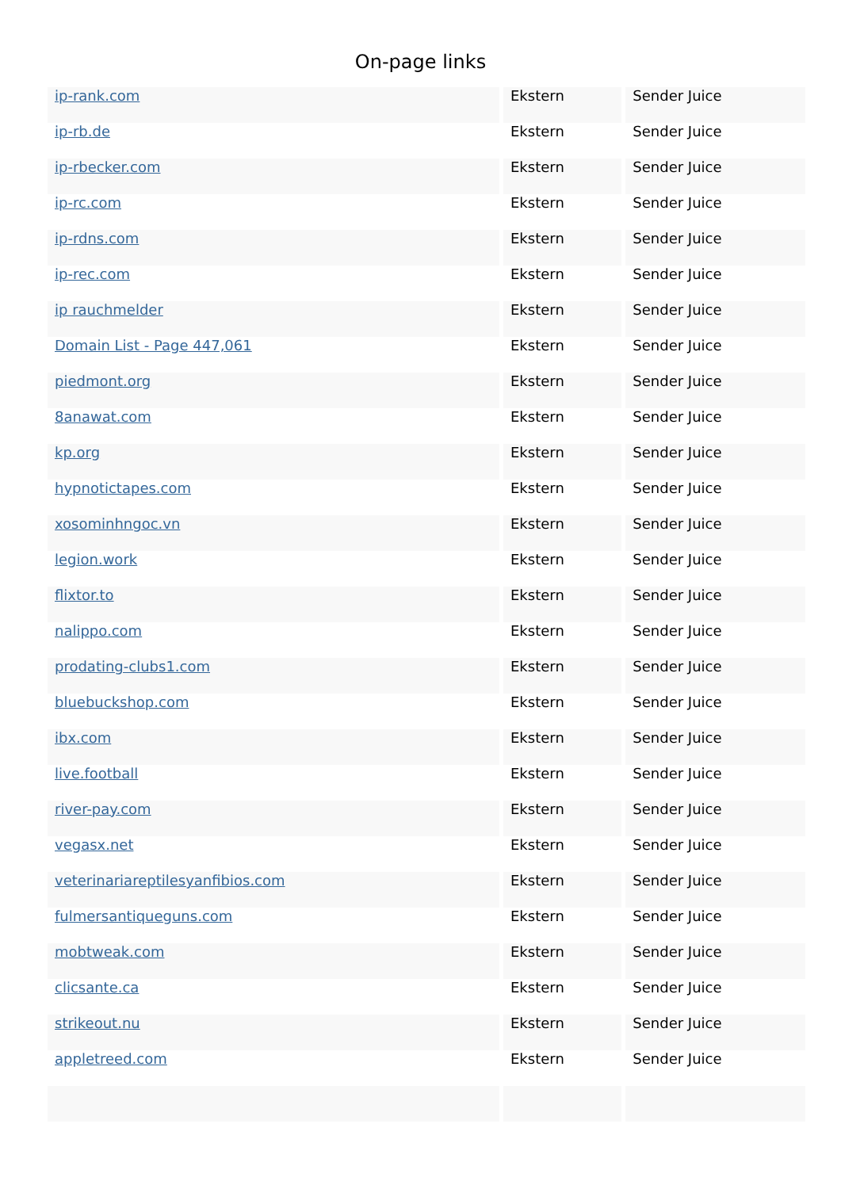On-page links
| ip-rank.com | Ekstern | Sender Juice |
| ip-rb.de | Ekstern | Sender Juice |
| ip-rbecker.com | Ekstern | Sender Juice |
| ip-rc.com | Ekstern | Sender Juice |
| ip-rdns.com | Ekstern | Sender Juice |
| ip-rec.com | Ekstern | Sender Juice |
| ip rauchmelder | Ekstern | Sender Juice |
| Domain List - Page 447,061 | Ekstern | Sender Juice |
| piedmont.org | Ekstern | Sender Juice |
| 8anawat.com | Ekstern | Sender Juice |
| kp.org | Ekstern | Sender Juice |
| hypnotictapes.com | Ekstern | Sender Juice |
| xosominhngoc.vn | Ekstern | Sender Juice |
| legion.work | Ekstern | Sender Juice |
| flixtor.to | Ekstern | Sender Juice |
| nalippo.com | Ekstern | Sender Juice |
| prodating-clubs1.com | Ekstern | Sender Juice |
| bluebuckshop.com | Ekstern | Sender Juice |
| ibx.com | Ekstern | Sender Juice |
| live.football | Ekstern | Sender Juice |
| river-pay.com | Ekstern | Sender Juice |
| vegasx.net | Ekstern | Sender Juice |
| veterinariareptilesyanfibios.com | Ekstern | Sender Juice |
| fulmersantiqueguns.com | Ekstern | Sender Juice |
| mobtweak.com | Ekstern | Sender Juice |
| clicsante.ca | Ekstern | Sender Juice |
| strikeout.nu | Ekstern | Sender Juice |
| appletreed.com | Ekstern | Sender Juice |